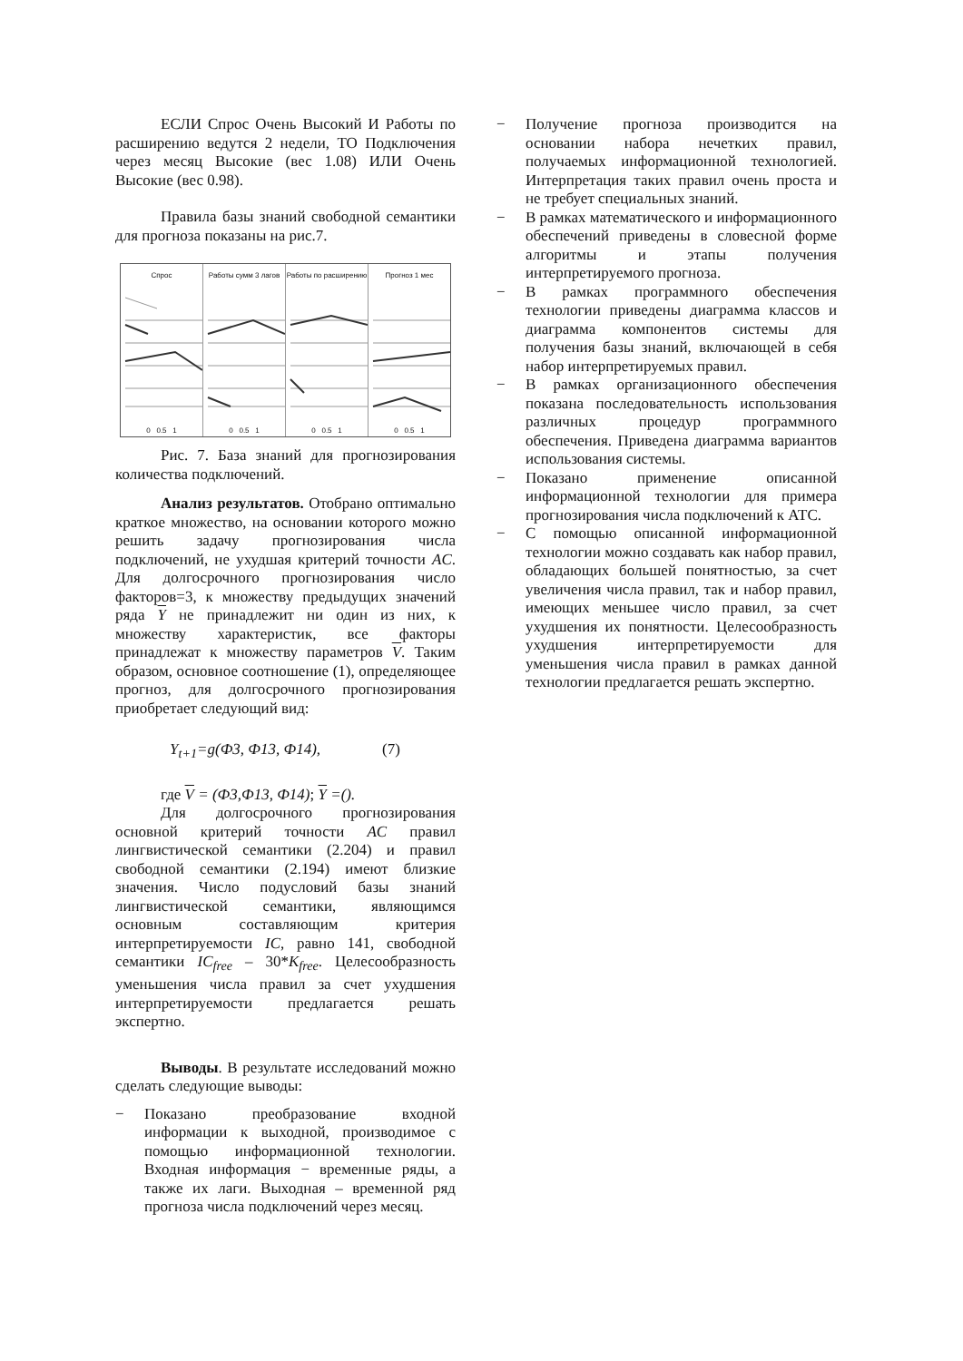ЕСЛИ Спрос Очень Высокий И Работы по расширению ведутся 2 недели, ТО Подключения через месяц Высокие (вес 1.08) ИЛИ Очень Высокие (вес 0.98).
Правила базы знаний свободной семантики для прогноза показаны на рис.7.
Спрос
0 0.5 1
Работы сумм 3 лагов
0 0.5 1
Работы по расширению
0 0.5 1
Прогноз 1 мес
0 0.5 1
Рис. 7. База знаний для прогнозирования количества подключений.
Анализ результатов. Отобрано оптимально краткое множество, на основании которого можно решить задачу прогнозирования числа подключений, не ухудшая критерий точности AC. Для долгосрочного прогнозирования число факторов=3, к множеству предыдущих значений ряда Y не принадлежит ни один из них, к множеству характеристик, все факторы принадлежат к множеству параметров V. Таким образом, основное соотношение (1), определяющее прогноз, для долгосрочного прогнозирования приобретает следующий вид:
Y<sub>t+1</sub>=g(Ф3, Ф13, Ф14), (7)
где V = (Ф3,Ф13, Ф14); Y =().
Для долгосрочного прогнозирования основной критерий точности AC правил лингвистической семантики (2.204) и правил свободной семантики (2.194) имеют близкие значения. Число подусловий базы знаний лингвистической семантики, являющимся основным составляющим критерия интерпретируемости IC, равно 141, свободной семантики IC<sub>free</sub> – 30*K<sub>free</sub>. Целесообразность уменьшения числа правил за счет ухудшения интерпретируемости предлагается решать экспертно.
Выводы. В результате исследований можно сделать следующие выводы:
− Показано преобразование входной информации к выходной, производимое с помощью информационной технологии. Входная информация − временные ряды, а также их лаги. Выходная – временной ряд прогноза числа подключений через месяц.
− Получение прогноза производится на основании набора нечетких правил, получаемых информационной технологией. Интерпретация таких правил очень проста и не требует специальных знаний.
− В рамках математического и информационного обеспечений приведены в словесной форме алгоритмы и этапы получения интерпретируемого прогноза.
− В рамках программного обеспечения технологии приведены диаграмма классов и диаграмма компонентов системы для получения базы знаний, включающей в себя набор интерпретируемых правил.
− В рамках организационного обеспечения показана последовательность использования различных процедур программного обеспечения. Приведена диаграмма вариантов использования системы.
− Показано применение описанной информационной технологии для примера прогнозирования числа подключений к АТС.
− С помощью описанной информационной технологии можно создавать как набор правил, обладающих большей понятностью, за счет увеличения числа правил, так и набор правил, имеющих меньшее число правил, за счет ухудшения их понятности. Целесообразность ухудшения интерпретируемости для уменьшения числа правил в рамках данной технологии предлагается решать экспертно.